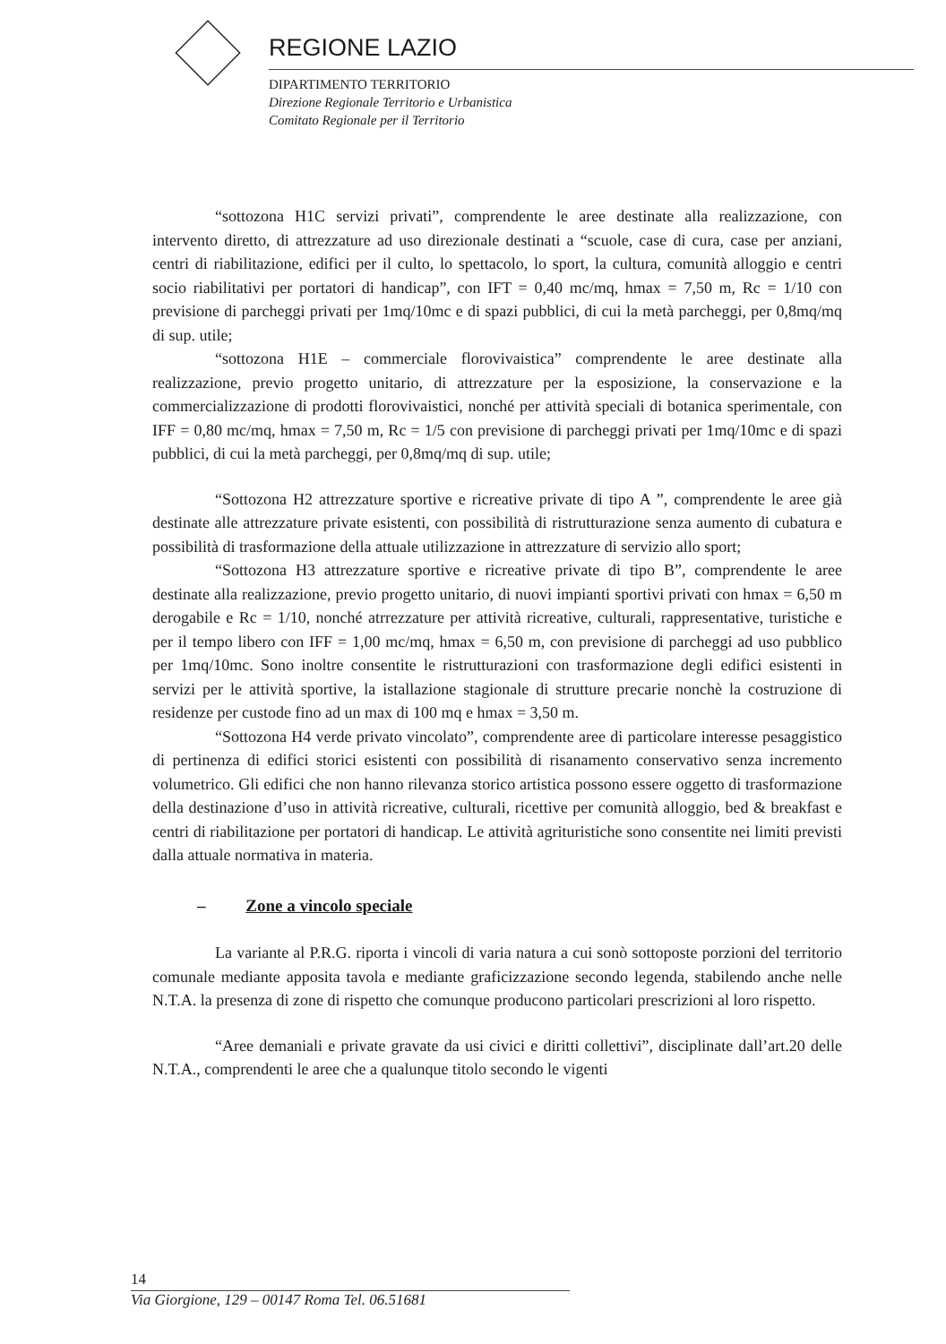REGIONE LAZIO
DIPARTIMENTO TERRITORIO
Direzione Regionale Territorio e Urbanistica
Comitato Regionale per il Territorio
“sottozona H1C servizi privati”, comprendente le aree destinate alla realizzazione, con intervento diretto, di attrezzature ad uso direzionale destinati a “scuole, case di cura, case per anziani, centri di riabilitazione, edifici per il culto, lo spettacolo, lo sport, la cultura, comunità alloggio e centri socio riabilitativi per portatori di handicap”, con IFT = 0,40 mc/mq, hmax = 7,50 m, Rc = 1/10 con previsione di parcheggi privati per 1mq/10mc e di spazi pubblici, di cui la metà parcheggi, per 0,8mq/mq di sup. utile;
“sottozona H1E – commerciale florovivaistica” comprendente le aree destinate alla realizzazione, previo progetto unitario, di attrezzature per la esposizione, la conservazione e la commercializzazione di prodotti florovivaistici, nonché per attività speciali di botanica sperimentale, con IFF = 0,80 mc/mq, hmax = 7,50 m, Rc = 1/5 con previsione di parcheggi privati per 1mq/10mc e di spazi pubblici, di cui la metà parcheggi, per 0,8mq/mq di sup. utile;
“Sottozona H2 attrezzature sportive e ricreative private di tipo A ”, comprendente le aree già destinate alle attrezzature private esistenti, con possibilità di ristrutturazione senza aumento di cubatura e possibilità di trasformazione della attuale utilizzazione in attrezzature di servizio allo sport;
“Sottozona H3 attrezzature sportive e ricreative private di tipo B”, comprendente le aree destinate alla realizzazione, previo progetto unitario, di nuovi impianti sportivi privati con hmax = 6,50 m derogabile e Rc = 1/10, nonché atrrezzature per attività ricreative, culturali, rappresentative, turistiche e per il tempo libero con IFF = 1,00 mc/mq, hmax = 6,50 m, con previsione di parcheggi ad uso pubblico per 1mq/10mc. Sono inoltre consentite le ristrutturazioni con trasformazione degli edifici esistenti in servizi per le attività sportive, la istallazione stagionale di strutture precarie nonchè la costruzione di residenze per custode fino ad un max di 100 mq e hmax = 3,50 m.
“Sottozona H4 verde privato vincolato”, comprendente aree di particolare interesse pesaggistico di pertinenza di edifici storici esistenti con possibilità di risanamento conservativo senza incremento volumetrico. Gli edifici che non hanno rilevanza storico artistica possono essere oggetto di trasformazione della destinazione d’uso in attività ricreative, culturali, ricettive per comunità alloggio, bed & breakfast e centri di riabilitazione per portatori di handicap. Le attività agrituristiche sono consentite nei limiti previsti dalla attuale normativa in materia.
– Zone a vincolo speciale
La variante al P.R.G. riporta i vincoli di varia natura a cui sonò sottoposte porzioni del territorio comunale mediante apposita tavola e mediante graficizzazione secondo legenda, stabilendo anche nelle N.T.A. la presenza di zone di rispetto che comunque producono particolari prescrizioni al loro rispetto.
“Aree demaniali e private gravate da usi civici e diritti collettivi”, disciplinate dall’art.20 delle N.T.A., comprendenti le aree che a qualunque titolo secondo le vigenti
14
Via Giorgione, 129 – 00147 Roma Tel. 06.51681